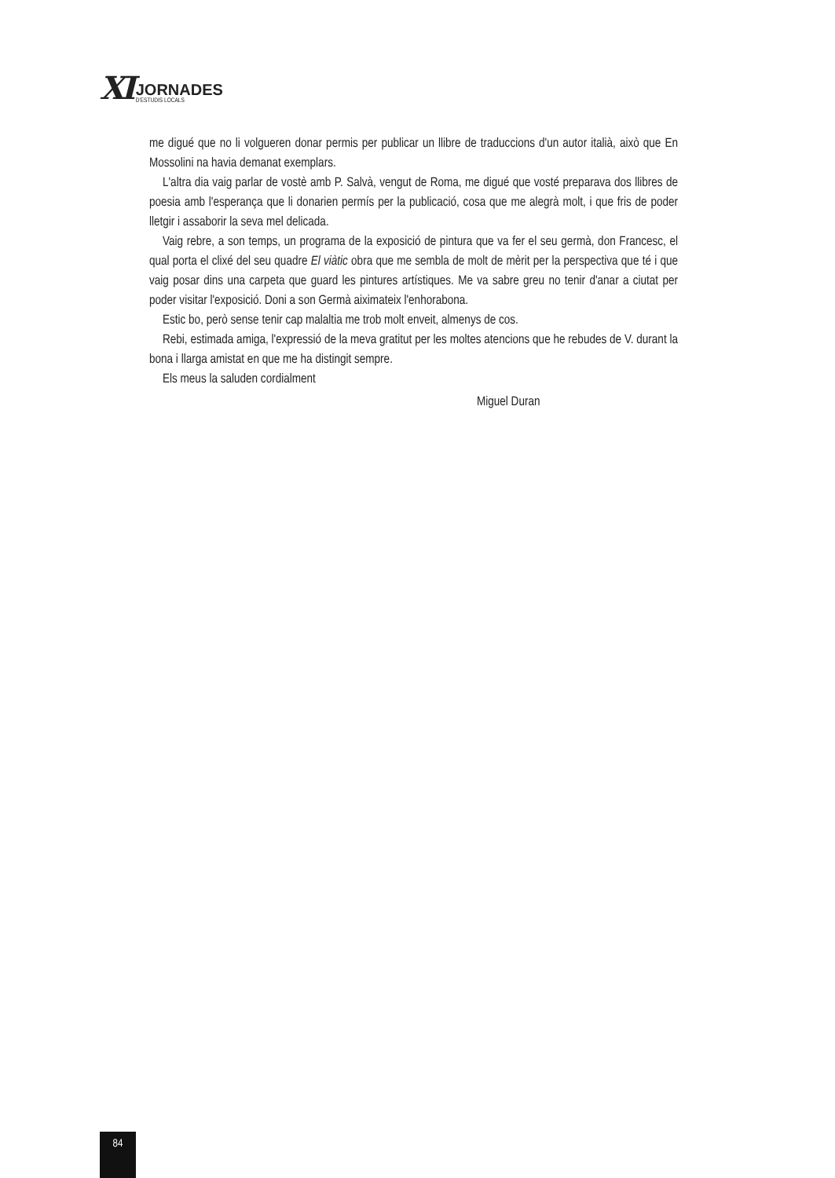XI
JORNADES
D'ESTUDIS LOCALS
me digué que no li volgueren donar permis per publicar un llibre de traduccions d'un autor italià, això que En Mossolini na havia demanat exemplars.
L'altra dia vaig parlar de vostè amb P. Salvà, vengut de Roma, me digué que vosté preparava dos llibres de poesia amb l'esperança que li donarien permís per la publicació, cosa que me alegrà molt, i que fris de poder lletgir i assaborir la seva mel delicada.
Vaig rebre, a son temps, un programa de la exposició de pintura que va fer el seu germà, don Francesc, el qual porta el clixé del seu quadre El viàtic obra que me sembla de molt de mèrit per la perspectiva que té i que vaig posar dins una carpeta que guard les pintures artístiques. Me va sabre greu no tenir d'anar a ciutat per poder visitar l'exposició. Doni a son Germà aiximateix l'enhorabona.
Estic bo, però sense tenir cap malaltia me trob molt enveit, almenys de cos.
Rebi, estimada amiga, l'expressió de la meva gratitut per les moltes atencions que he rebudes de V. durant la bona i llarga amistat en que me ha distingit sempre.
Els meus la saluden cordialment
Miguel Duran
84